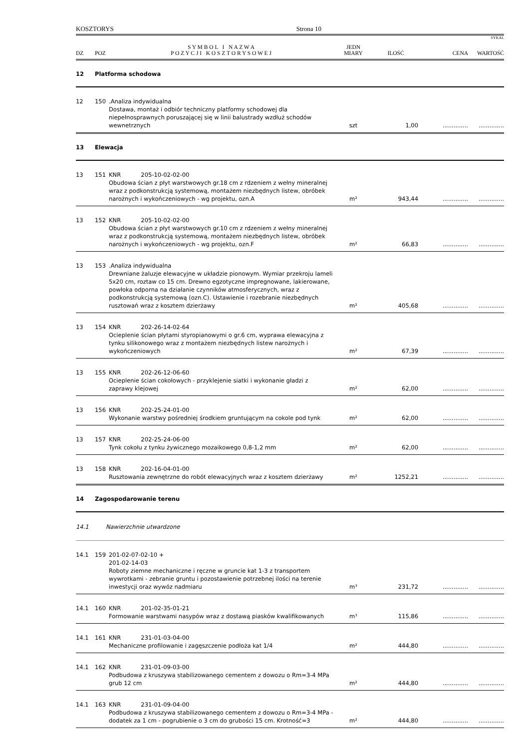KOSZTORYS Strona 10
SYKAL
| DZ | POZ | S Y M B O L I N A Z W A P O Z Y C J I K O S Z T O R Y S O W E J | JEDN MIARY | ILOŚĆ | CENA | WARTOŚĆ |
| --- | --- | --- | --- | --- | --- | --- |
| 12 | Platforma schodowa | | | | | |
| 12 | 150 | .Analiza indywidualna Dostawa, montaż i odbiór techniczny platformy schodowej dla niepełnosprawnych poruszającej się w linii balustrady wzdłuż schodów wewnetrznych | szt | 1,00 | .............. | .............. |
| 13 | Elewacja | | | | | |
| 13 | 151 | KNR 205-10-02-02-00 Obudowa ścian z płyt warstwowych gr.18 cm z rdzeniem z wełny mineralnej wraz z podkonstrukcją systemową, montażem niezbędnych listew, obróbek narożnych i wykończeniowych - wg projektu, ozn.A | m² | 943,44 | .............. | .............. |
| 13 | 152 | KNR 205-10-02-02-00 Obudowa ścian z płyt warstwowych gr.10 cm z rdzeniem z wełny mineralnej wraz z podkonstrukcją systemową, montażem niezbędnych listew, obróbek narożnych i wykończeniowych - wg projektu, ozn.F | m² | 66,83 | .............. | .............. |
| 13 | 153 | .Analiza indywidualna Drewniane żaluzje elewacyjne w układzie pionowym. Wymiar przekroju lameli 5x20 cm, roztaw co 15 cm. Drewno egzotyczne impregnowane, lakierowane, powłoka odporna na działanie czynników atmosferycznych, wraz z podkonstrukcją systemową (ozn.C). Ustawienie i rozebranie niezbędnych rusztowań wraz z kosztem dzierżawy | m² | 405,68 | .............. | .............. |
| 13 | 154 | KNR 202-26-14-02-64 Ocieplenie ścian płytami styropianowymi o gr.6 cm, wyprawa elewacyjna z tynku silikonowego wraz z montażem niezbędnych listew narożnych i wykończeniowych | m² | 67,39 | .............. | .............. |
| 13 | 155 | KNR 202-26-12-06-60 Ocieplenie ścian cokołowych - przyklejenie siatki i wykonanie gładzi z zaprawy klejowej | m² | 62,00 | .............. | .............. |
| 13 | 156 | KNR 202-25-24-01-00 Wykonanie warstwy pośredniej środkiem gruntującym na cokole pod tynk | m² | 62,00 | .............. | .............. |
| 13 | 157 | KNR 202-25-24-06-00 Tynk cokołu z tynku żywicznego mozaikowego 0,8-1,2 mm | m² | 62,00 | .............. | .............. |
| 13 | 158 | KNR 202-16-04-01-00 Rusztowania zewnętrzne do robót elewacyjnych wraz z kosztem dzierżawy | m² | 1252,21 | .............. | .............. |
| 14 | Zagospodarowanie terenu | | | | | |
| 14.1 | Nawierzchnie utwardzone | | | | | |
| 14.1 | 159 | 201-02-07-02-10 + 201-02-14-03 Roboty ziemne mechaniczne i ręczne w gruncie kat 1-3 z transportem wywrotkami - zebranie gruntu i pozostawienie potrzebnej ilości na terenie inwestycji oraz wywóz nadmiaru | m³ | 231,72 | .............. | .............. |
| 14.1 | 160 | KNR 201-02-35-01-21 Formowanie warstwami nasypów wraz z dostawą piasków kwalifikowanych | m³ | 115,86 | .............. | .............. |
| 14.1 | 161 | KNR 231-01-03-04-00 Mechaniczne profilowanie i zagęszczenie podłoża kat 1/4 | m² | 444,80 | .............. | .............. |
| 14.1 | 162 | KNR 231-01-09-03-00 Podbudowa z kruszywa stabilizowanego cementem z dowozu o Rm=3-4 MPa grub 12 cm | m² | 444,80 | .............. | .............. |
| 14.1 | 163 | KNR 231-01-09-04-00 Podbudowa z kruszywa stabilizowanego cementem z dowozu o Rm=3-4 MPa - dodatek za 1 cm - pogrubienie o 3 cm do grubości 15 cm. Krotność=3 | m² | 444,80 | .............. | .............. |